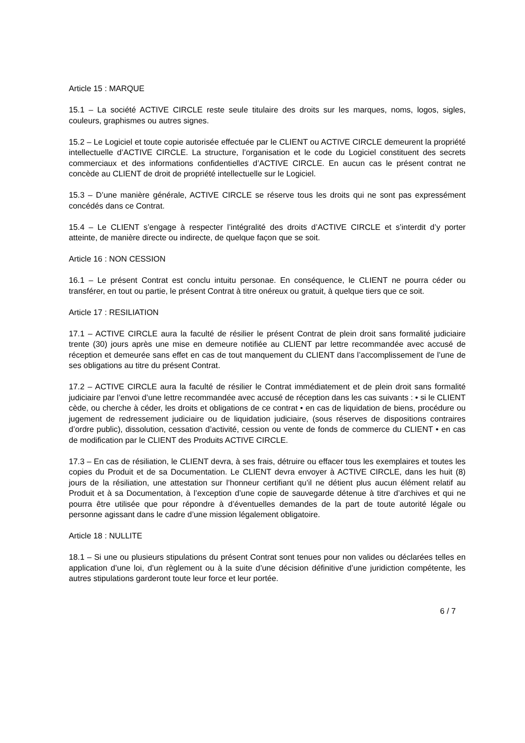Article 15 : MARQUE
15.1 – La société ACTIVE CIRCLE reste seule titulaire des droits sur les marques, noms, logos, sigles, couleurs, graphismes ou autres signes.
15.2 – Le Logiciel et toute copie autorisée effectuée par le CLIENT ou ACTIVE CIRCLE demeurent la propriété intellectuelle d’ACTIVE CIRCLE. La structure, l’organisation et le code du Logiciel constituent des secrets commerciaux et des informations confidentielles d’ACTIVE CIRCLE. En aucun cas le présent contrat ne concède au CLIENT de droit de propriété intellectuelle sur le Logiciel.
15.3 – D’une manière générale, ACTIVE CIRCLE se réserve tous les droits qui ne sont pas expressément concédés dans ce Contrat.
15.4 – Le CLIENT s’engage à respecter l’intégralité des droits d’ACTIVE CIRCLE et s’interdit d’y porter atteinte, de manière directe ou indirecte, de quelque façon que se soit.
Article 16 : NON CESSION
16.1 – Le présent Contrat est conclu intuitu personae. En conséquence, le CLIENT ne pourra céder ou transférer, en tout ou partie, le présent Contrat à titre onéreux ou gratuit, à quelque tiers que ce soit.
Article 17 : RESILIATION
17.1 – ACTIVE CIRCLE aura la faculté de résilier le présent Contrat de plein droit sans formalité judiciaire trente (30) jours après une mise en demeure notifiée au CLIENT par lettre recommandée avec accusé de réception et demeurée sans effet en cas de tout manquement du CLIENT dans l’accomplissement de l’une de ses obligations au titre du présent Contrat.
17.2 – ACTIVE CIRCLE aura la faculté de résilier le Contrat immédiatement et de plein droit sans formalité judiciaire par l’envoi d’une lettre recommandée avec accusé de réception dans les cas suivants : • si le CLIENT cède, ou cherche à céder, les droits et obligations de ce contrat • en cas de liquidation de biens, procédure ou jugement de redressement judiciaire ou de liquidation judiciaire, (sous réserves de dispositions contraires d’ordre public), dissolution, cessation d’activité, cession ou vente de fonds de commerce du CLIENT • en cas de modification par le CLIENT des Produits ACTIVE CIRCLE.
17.3 – En cas de résiliation, le CLIENT devra, à ses frais, détruire ou effacer tous les exemplaires et toutes les copies du Produit et de sa Documentation. Le CLIENT devra envoyer à ACTIVE CIRCLE, dans les huit (8) jours de la résiliation, une attestation sur l’honneur certifiant qu’il ne détient plus aucun élément relatif au Produit et à sa Documentation, à l’exception d’une copie de sauvegarde détenue à titre d’archives et qui ne pourra être utilisée que pour répondre à d’éventuelles demandes de la part de toute autorité légale ou personne agissant dans le cadre d’une mission légalement obligatoire.
Article 18 : NULLITE
18.1 – Si une ou plusieurs stipulations du présent Contrat sont tenues pour non valides ou déclarées telles en application d’une loi, d’un règlement ou à la suite d’une décision définitive d’une juridiction compétente, les autres stipulations garderont toute leur force et leur portée.
6 / 7